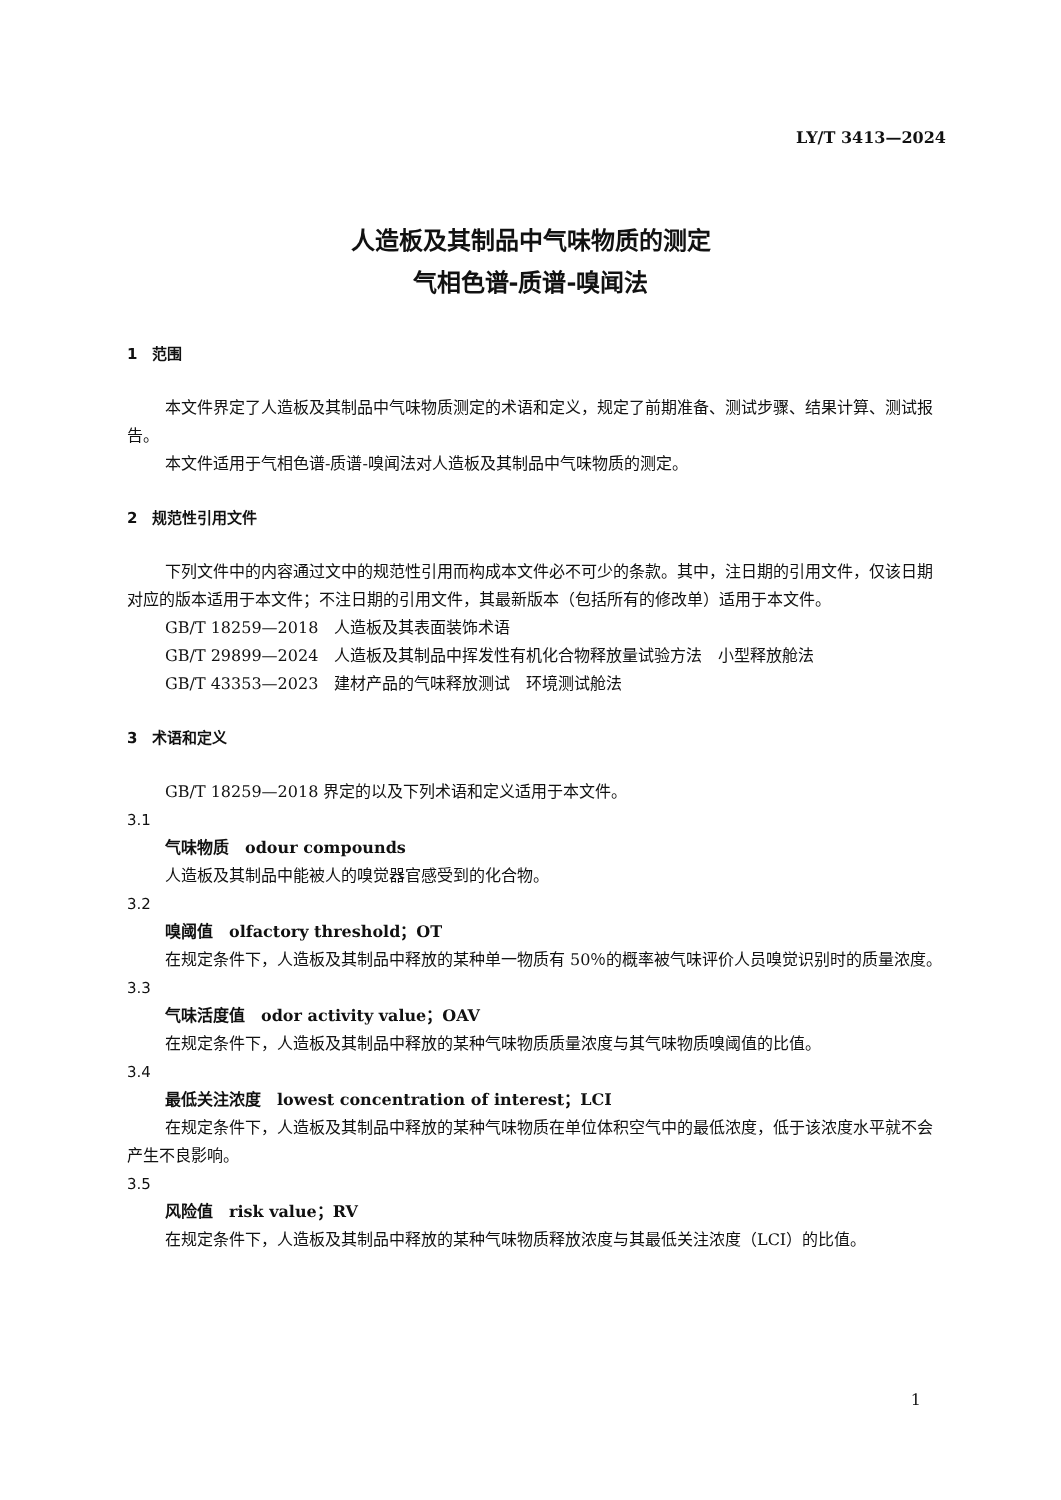LY/T 3413—2024
人造板及其制品中气味物质的测定
气相色谱-质谱-嗅闻法
1　范围
本文件界定了人造板及其制品中气味物质测定的术语和定义，规定了前期准备、测试步骤、结果计算、测试报告。
本文件适用于气相色谱-质谱-嗅闻法对人造板及其制品中气味物质的测定。
2　规范性引用文件
下列文件中的内容通过文中的规范性引用而构成本文件必不可少的条款。其中，注日期的引用文件，仅该日期对应的版本适用于本文件；不注日期的引用文件，其最新版本（包括所有的修改单）适用于本文件。
GB/T 18259—2018　人造板及其表面装饰术语
GB/T 29899—2024　人造板及其制品中挥发性有机化合物释放量试验方法　小型释放舱法
GB/T 43353—2023　建材产品的气味释放测试　环境测试舱法
3　术语和定义
GB/T 18259—2018 界定的以及下列术语和定义适用于本文件。
3.1
气味物质　odour compounds
人造板及其制品中能被人的嗅觉器官感受到的化合物。
3.2
嗅阈值　olfactory threshold；OT
在规定条件下，人造板及其制品中释放的某种单一物质有 50％的概率被气味评价人员嗅觉识别时的质量浓度。
3.3
气味活度值　odor activity value；OAV
在规定条件下，人造板及其制品中释放的某种气味物质质量浓度与其气味物质嗅阈值的比值。
3.4
最低关注浓度　lowest concentration of interest；LCI
在规定条件下，人造板及其制品中释放的某种气味物质在单位体积空气中的最低浓度，低于该浓度水平就不会产生不良影响。
3.5
风险值　risk value；RV
在规定条件下，人造板及其制品中释放的某种气味物质释放浓度与其最低关注浓度（LCI）的比值。
1